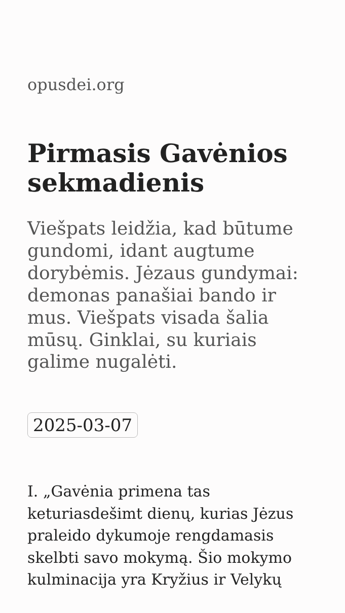opusdei.org
Pirmasis Gavėnios sekmadienis
Viešpats leidžia, kad būtume gundomi, idant augtume dorybėmis. Jėzaus gundymai: demonas panašiai bando ir mus. Viešpats visada šalia mūsų. Ginklai, su kuriais galime nugalėti.
2025-03-07
I. „Gavėnia primena tas keturiasdešimt dienų, kurias Jėzus praleido dykumoje rengdamasis skelbti savo mokymą. Šio mokymo kulminacija yra Kryžius ir Velykų